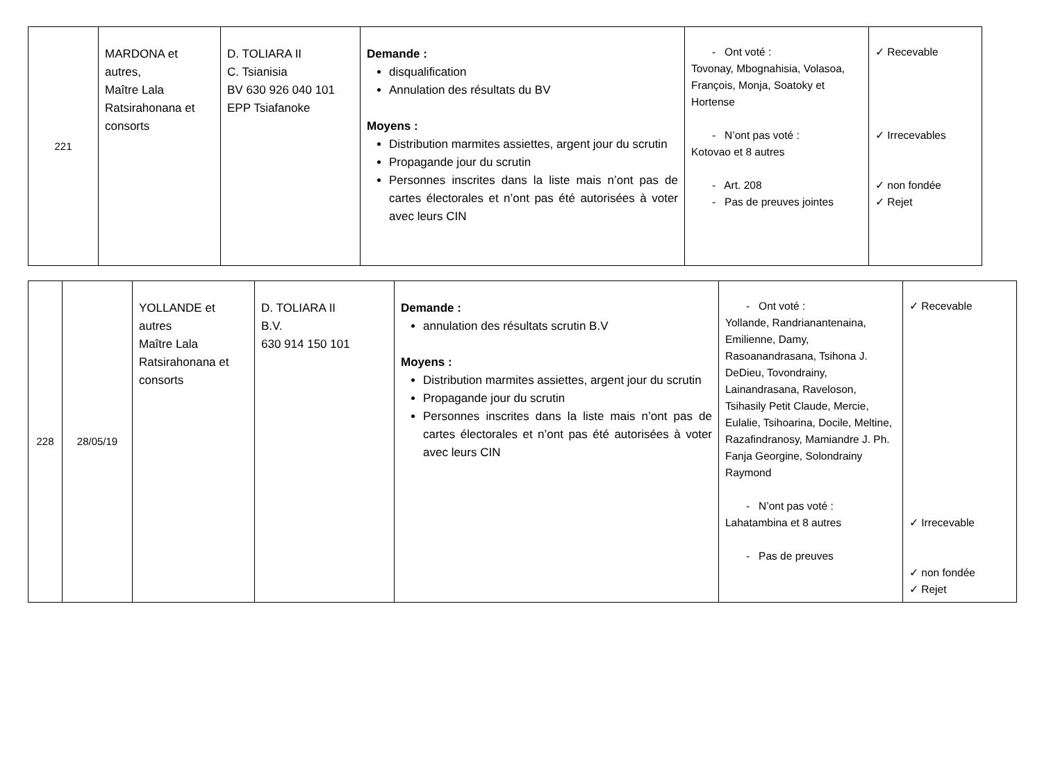| 221 | MARDONA et autres, Maître Lala Ratsirahonana et consorts | D. TOLIARA II C. Tsianisia BV 630 926 040 101 EPP Tsiafanoke | Demande : disqualification Annulation des résultats du BV Moyens : Distribution marmites assiettes, argent jour du scrutin Propagande jour du scrutin Personnes inscrites dans la liste mais n’ont pas de cartes électorales et n’ont pas été autorisées à voter avec leurs CIN | - Ont voté : Tovonay, Mbognahisia, Volasoa, François, Monja, Soatoky et Hortense - N’ont pas voté : Kotovao et 8 autres - Art. 208 - Pas de preuves jointes | ✓ Recevable ✓ Irrecevables ✓ non fondée ✓ Rejet |
| 228 | 28/05/19 | YOLLANDE et autres Maître Lala Ratsirahonana et consorts | D. TOLIARA II B.V. 630 914 150 101 | Demande : annulation des résultats scrutin B.V Moyens : Distribution marmites assiettes, argent jour du scrutin Propagande jour du scrutin Personnes inscrites dans la liste mais n’ont pas de cartes électorales et n’ont pas été autorisées à voter avec leurs CIN | - Ont voté : Yollande, Randrianantenaina, Emilienne, Damy, Rasoanandrasana, Tsihona J. DeDieu, Tovondrainy, Lainandrasana, Raveloson, Tsihasily Petit Claude, Mercie, Eulalie, Tsihoarina, Docile, Meltine, Razafindranosy, Mamiandre J. Ph. Fanja Georgine, Solondrainy Raymond - N’ont pas voté : Lahatambina et 8 autres - Pas de preuves | ✓ Recevable ✓ Irrecevable ✓ non fondée ✓ Rejet |